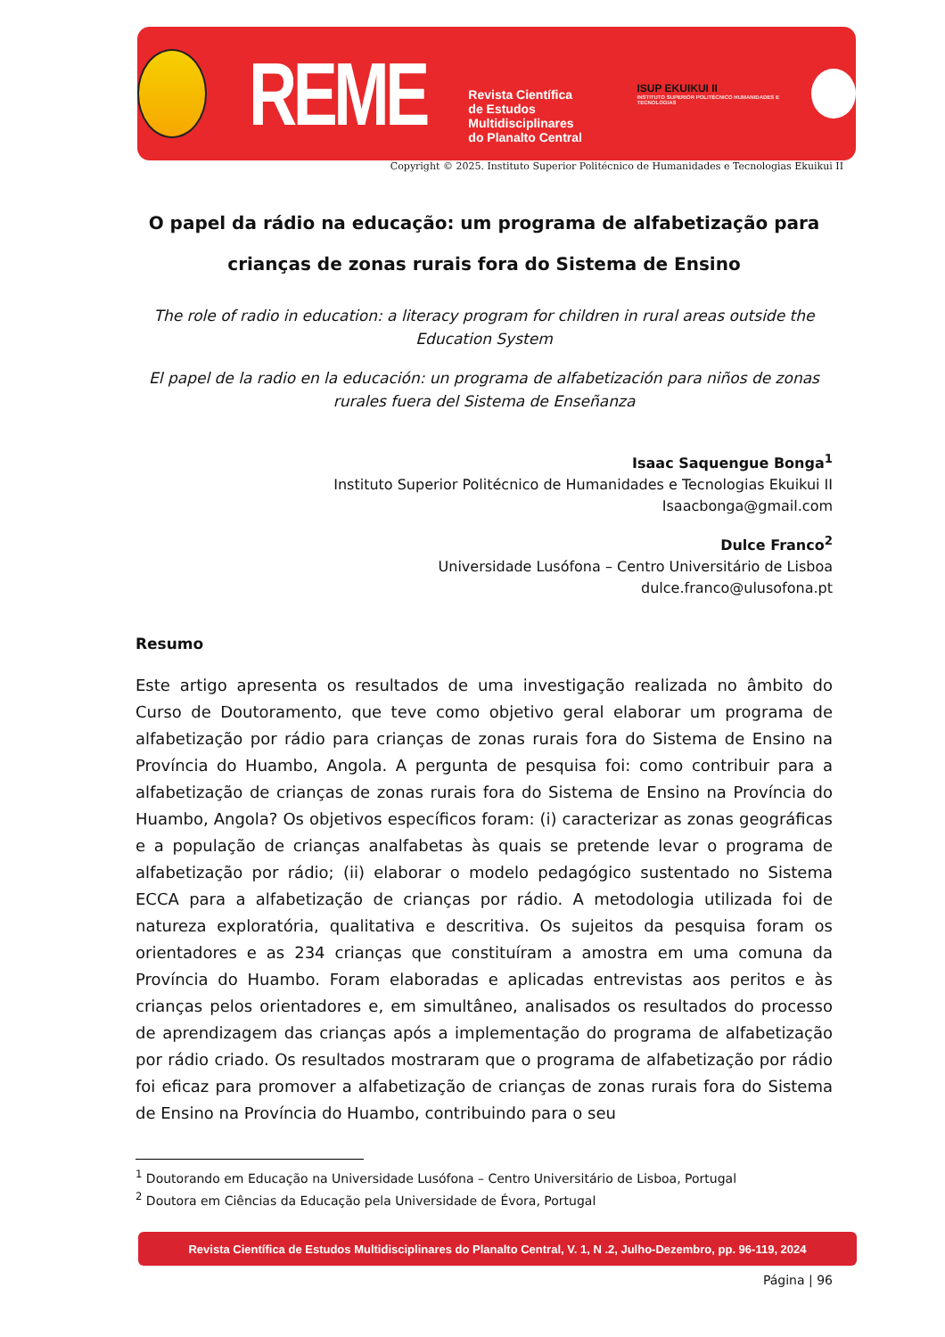REME
Revista Científica
de Estudos Multidisciplinares
do Planalto Central
ISUP EKUIKUI II
INSTITUTO SUPERIOR POLITÉCNICO HUMANIDADES E TECNOLOGIAS
Copyright © 2025. Instituto Superior Politécnico de Humanidades e Tecnologias Ekuikui II
O papel da rádio na educação: um programa de alfabetização para crianças de zonas rurais fora do Sistema de Ensino
The role of radio in education: a literacy program for children in rural areas outside the Education System
El papel de la radio en la educación: un programa de alfabetización para niños de zonas rurales fuera del Sistema de Enseñanza
Isaac Saquengue Bonga<sup>1</sup>
Instituto Superior Politécnico de Humanidades e Tecnologias Ekuikui II
Isaacbonga@gmail.com
Dulce Franco<sup>2</sup>
Universidade Lusófona – Centro Universitário de Lisboa
dulce.franco@ulusofona.pt
Resumo
Este artigo apresenta os resultados de uma investigação realizada no âmbito do Curso de Doutoramento, que teve como objetivo geral elaborar um programa de alfabetização por rádio para crianças de zonas rurais fora do Sistema de Ensino na Província do Huambo, Angola. A pergunta de pesquisa foi: como contribuir para a alfabetização de crianças de zonas rurais fora do Sistema de Ensino na Província do Huambo, Angola? Os objetivos específicos foram: (i) caracterizar as zonas geográficas e a população de crianças analfabetas às quais se pretende levar o programa de alfabetização por rádio; (ii) elaborar o modelo pedagógico sustentado no Sistema ECCA para a alfabetização de crianças por rádio. A metodologia utilizada foi de natureza exploratória, qualitativa e descritiva. Os sujeitos da pesquisa foram os orientadores e as 234 crianças que constituíram a amostra em uma comuna da Província do Huambo. Foram elaboradas e aplicadas entrevistas aos peritos e às crianças pelos orientadores e, em simultâneo, analisados os resultados do processo de aprendizagem das crianças após a implementação do programa de alfabetização por rádio criado. Os resultados mostraram que o programa de alfabetização por rádio foi eficaz para promover a alfabetização de crianças de zonas rurais fora do Sistema de Ensino na Província do Huambo, contribuindo para o seu
<sup>1</sup> Doutorando em Educação na Universidade Lusófona – Centro Universitário de Lisboa, Portugal
<sup>2</sup> Doutora em Ciências da Educação pela Universidade de Évora, Portugal
Revista Científica de Estudos Multidisciplinares do Planalto Central, V. 1, N .2, Julho-Dezembro, pp. 96-119, 2024
Página | 96